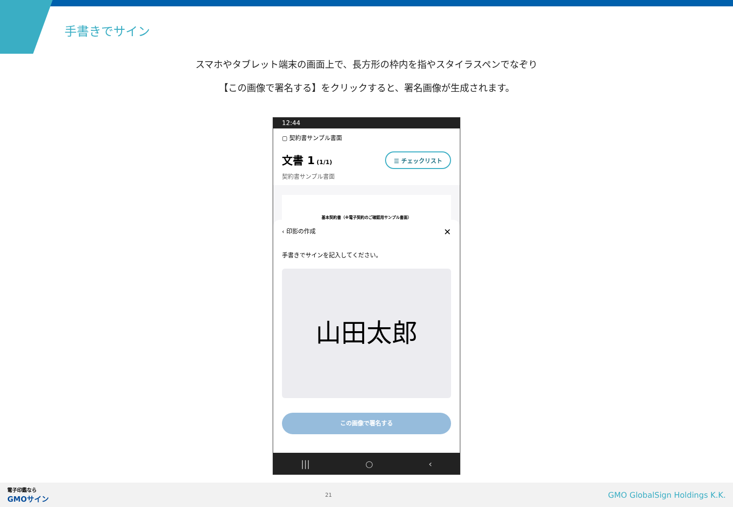手書きでサイン
スマホやタブレット端末の画面上で、長方形の枠内を指やスタイラスペンでなぞり
【この画像で署名する】をクリックすると、署名画像が生成されます。
12:44
▢ 契約書サンプル書面
文書 1 (1/1)
契約書サンプル書面
☰ チェックリスト
基本契約書（※電子契約のご確認用サンプル書面）
‹ 印影の作成 ✕
手書きでサインを記入してください。
山田太郎
この画像で署名する
||| ○ ‹
電子印鑑なら
GMOサイン
21
GMO GlobalSign Holdings K.K.